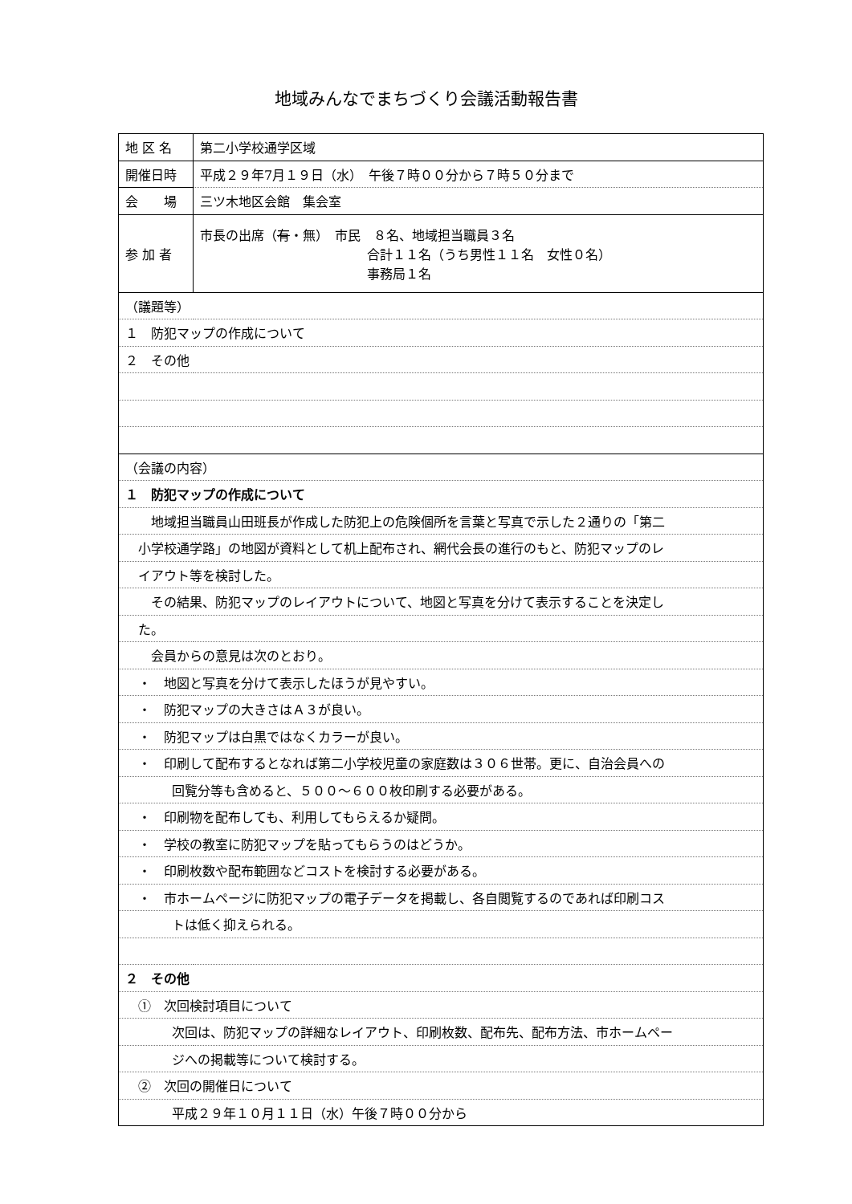地域みんなでまちづくり会議活動報告書
| 地 区 名 | 第二小学校通学区域 |
| 開催日時 | 平成２９年7月１９日（水） 午後７時００分から７時５０分まで |
| 会 場 | 三ツ木地区会館 集会室 |
| 参 加 者 | 市長の出席（ 有 ・無） 市民 ８名、地域担当職員３名 合計１１名（うち男性１１名 女性０名） 事務局１名 |
| （議題等） | |
| １ 防犯マップの作成について | |
| ２ その他 | |
| （会議の内容） | |
| １ 防犯マップの作成について | |
| 地域担当職員山田班長が作成した防犯上の危険個所を言葉と写真で示した２通りの「第二 | |
| 小学校通学路」の地図が資料として机上配布され、網代会長の進行のもと、防犯マップのレ | |
| イアウト等を検討した。 | |
| その結果、防犯マップのレイアウトについて、地図と写真を分けて表示することを決定し | |
| た。 | |
| 会員からの意見は次のとおり。 | |
| ・ 地図と写真を分けて表示したほうが見やすい。 | |
| ・ 防犯マップの大きさはＡ３が良い。 | |
| ・ 防犯マップは白黒ではなくカラーが良い。 | |
| ・ 印刷して配布するとなれば第二小学校児童の家庭数は３０６世帯。更に、自治会員への | |
| 回覧分等も含めると、５００～６００枚印刷する必要がある。 | |
| ・ 印刷物を配布しても、利用してもらえるか疑問。 | |
| ・ 学校の教室に防犯マップを貼ってもらうのはどうか。 | |
| ・ 印刷枚数や配布範囲などコストを検討する必要がある。 | |
| ・ 市ホームページに防犯マップの電子データを掲載し、各自閲覧するのであれば印刷コス | |
| トは低く抑えられる。 | |
| ２ その他 | |
| ① 次回検討項目について | |
| 次回は、防犯マップの詳細なレイアウト、印刷枚数、配布先、配布方法、市ホームペー | |
| ジへの掲載等について検討する。 | |
| ② 次回の開催日について | |
| 平成２９年１０月１１日（水）午後７時００分から | |